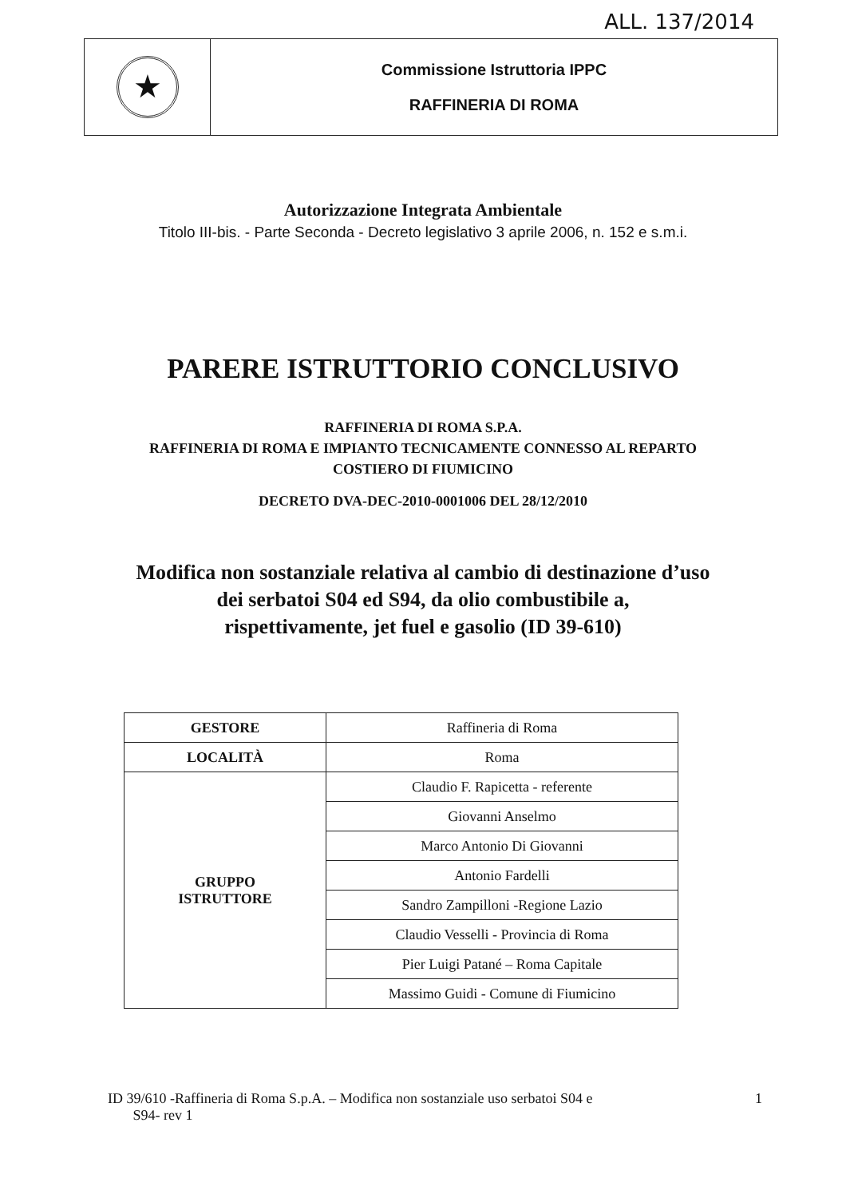ALL. 137/2014
| ★ | Commissione Istruttoria IPPC RAFFINERIA DI ROMA |
Autorizzazione Integrata Ambientale
Titolo III-bis. - Parte Seconda - Decreto legislativo 3 aprile 2006, n. 152 e s.m.i.
PARERE ISTRUTTORIO CONCLUSIVO
RAFFINERIA DI ROMA S.P.A.
RAFFINERIA DI ROMA E IMPIANTO TECNICAMENTE CONNESSO AL REPARTO
COSTIERO DI FIUMICINO
DECRETO DVA-DEC-2010-0001006 DEL 28/12/2010
Modifica non sostanziale relativa al cambio di destinazione d’uso
dei serbatoi S04 ed S94, da olio combustibile a,
rispettivamente, jet fuel e gasolio (ID 39-610)
| GESTORE | Raffineria di Roma |
| LOCALITÀ | Roma |
| GRUPPO ISTRUTTORE | Claudio F. Rapicetta - referente |
| | Giovanni Anselmo |
| | Marco Antonio Di Giovanni |
| | Antonio Fardelli |
| | Sandro Zampilloni -Regione Lazio |
| | Claudio Vesselli - Provincia di Roma |
| | Pier Luigi Patané – Roma Capitale |
| | Massimo Guidi - Comune di Fiumicino |
ID 39/610 -Raffineria di Roma S.p.A. – Modifica non sostanziale uso serbatoi S04 e
S94- rev 1
1